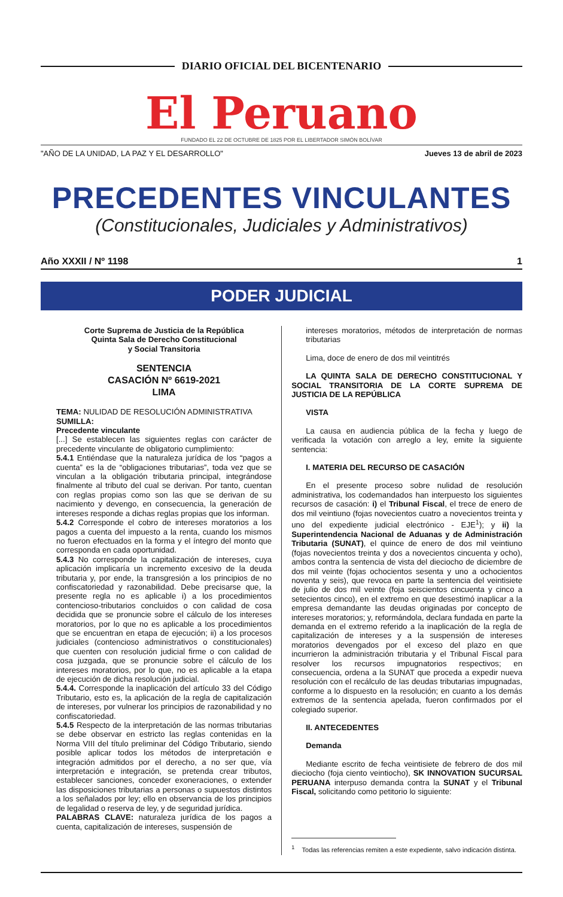DIARIO OFICIAL DEL BICENTENARIO
El Peruano
FUNDADO EL 22 DE OCTUBRE DE 1825 POR EL LIBERTADOR SIMÓN BOLÍVAR
"AÑO DE LA UNIDAD, LA PAZ Y EL DESARROLLO" Jueves 13 de abril de 2023
PRECEDENTES VINCULANTES
(Constitucionales, Judiciales y Administrativos)
Año XXXII / Nº 1198 1
PODER JUDICIAL
Corte Suprema de Justicia de la República
Quinta Sala de Derecho Constitucional
y Social Transitoria
SENTENCIA
CASACIÓN Nº 6619-2021
LIMA
TEMA: NULIDAD DE RESOLUCIÓN ADMINISTRATIVA
SUMILLA:
Precedente vinculante
[...] Se establecen las siguientes reglas con carácter de precedente vinculante de obligatorio cumplimiento:
5.4.1 Entiéndase que la naturaleza jurídica de los “pagos a cuenta” es la de “obligaciones tributarias”, toda vez que se vinculan a la obligación tributaria principal, integrándose finalmente al tributo del cual se derivan. Por tanto, cuentan con reglas propias como son las que se derivan de su nacimiento y devengo, en consecuencia, la generación de intereses responde a dichas reglas propias que los informan.
5.4.2 Corresponde el cobro de intereses moratorios a los pagos a cuenta del impuesto a la renta, cuando los mismos no fueron efectuados en la forma y el íntegro del monto que corresponda en cada oportunidad.
5.4.3 No corresponde la capitalización de intereses, cuya aplicación implicaría un incremento excesivo de la deuda tributaria y, por ende, la transgresión a los principios de no confiscatoriedad y razonabilidad. Debe precisarse que, la presente regla no es aplicable i) a los procedimientos contencioso-tributarios concluidos o con calidad de cosa decidida que se pronuncie sobre el cálculo de los intereses moratorios, por lo que no es aplicable a los procedimientos que se encuentran en etapa de ejecución; ii) a los procesos judiciales (contencioso administrativos o constitucionales) que cuenten con resolución judicial firme o con calidad de cosa juzgada, que se pronuncie sobre el cálculo de los intereses moratorios, por lo que, no es aplicable a la etapa de ejecución de dicha resolución judicial.
5.4.4. Corresponde la inaplicación del artículo 33 del Código Tributario, esto es, la aplicación de la regla de capitalización de intereses, por vulnerar los principios de razonabilidad y no confiscatoriedad.
5.4.5 Respecto de la interpretación de las normas tributarias se debe observar en estricto las reglas contenidas en la Norma VIII del título preliminar del Código Tributario, siendo posible aplicar todos los métodos de interpretación e integración admitidos por el derecho, a no ser que, vía interpretación e integración, se pretenda crear tributos, establecer sanciones, conceder exoneraciones, o extender las disposiciones tributarias a personas o supuestos distintos a los señalados por ley; ello en observancia de los principios de legalidad o reserva de ley, y de seguridad jurídica.
PALABRAS CLAVE: naturaleza jurídica de los pagos a cuenta, capitalización de intereses, suspensión de
intereses moratorios, métodos de interpretación de normas tributarias
Lima, doce de enero de dos mil veintitrés
LA QUINTA SALA DE DERECHO CONSTITUCIONAL Y SOCIAL TRANSITORIA DE LA CORTE SUPREMA DE JUSTICIA DE LA REPÚBLICA
VISTA
La causa en audiencia pública de la fecha y luego de verificada la votación con arreglo a ley, emite la siguiente sentencia:
I. MATERIA DEL RECURSO DE CASACIÓN
En el presente proceso sobre nulidad de resolución administrativa, los codemandados han interpuesto los siguientes recursos de casación: i) el Tribunal Fiscal, el trece de enero de dos mil veintiuno (fojas novecientos cuatro a novecientos treinta y uno del expediente judicial electrónico - EJE<sup>1</sup>); y ii) la Superintendencia Nacional de Aduanas y de Administración Tributaria (SUNAT), el quince de enero de dos mil veintiuno (fojas novecientos treinta y dos a novecientos cincuenta y ocho), ambos contra la sentencia de vista del dieciocho de diciembre de dos mil veinte (fojas ochocientos sesenta y uno a ochocientos noventa y seis), que revoca en parte la sentencia del veintisiete de julio de dos mil veinte (foja seiscientos cincuenta y cinco a setecientos cinco), en el extremo en que desestimó inaplicar a la empresa demandante las deudas originadas por concepto de intereses moratorios; y, reformándola, declara fundada en parte la demanda en el extremo referido a la inaplicación de la regla de capitalización de intereses y a la suspensión de intereses moratorios devengados por el exceso del plazo en que incurrieron la administración tributaria y el Tribunal Fiscal para resolver los recursos impugnatorios respectivos; en consecuencia, ordena a la SUNAT que proceda a expedir nueva resolución con el recálculo de las deudas tributarias impugnadas, conforme a lo dispuesto en la resolución; en cuanto a los demás extremos de la sentencia apelada, fueron confirmados por el colegiado superior.
II. ANTECEDENTES
Demanda
Mediante escrito de fecha veintisiete de febrero de dos mil dieciocho (foja ciento veintiocho), SK INNOVATION SUCURSAL PERUANA interpuso demanda contra la SUNAT y el Tribunal Fiscal, solicitando como petitorio lo siguiente:
<sup>1</sup> Todas las referencias remiten a este expediente, salvo indicación distinta.